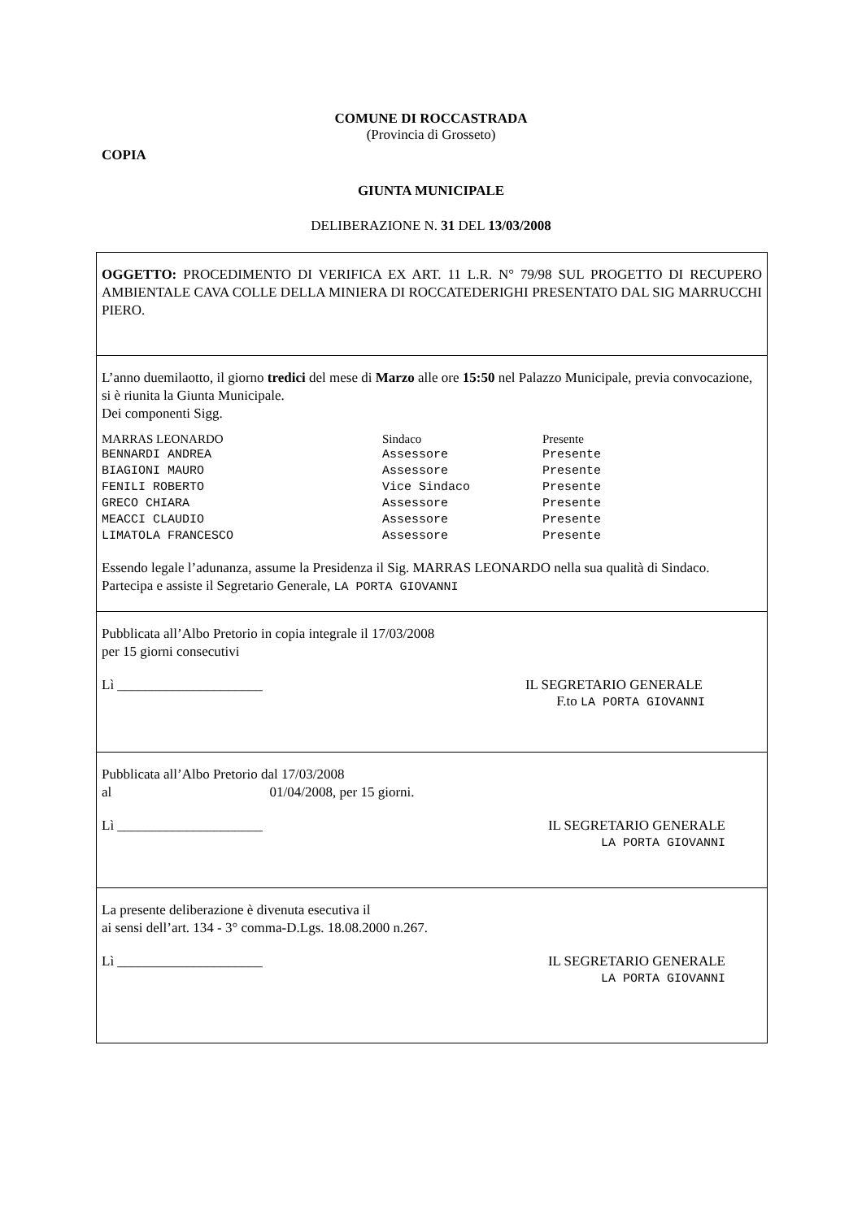COMUNE DI ROCCASTRADA
(Provincia di Grosseto)
COPIA
GIUNTA MUNICIPALE
DELIBERAZIONE N. 31 DEL 13/03/2008
OGGETTO: PROCEDIMENTO DI VERIFICA EX ART. 11 L.R. N° 79/98 SUL PROGETTO DI RECUPERO AMBIENTALE CAVA COLLE DELLA MINIERA DI ROCCATEDERIGHI PRESENTATO DAL SIG MARRUCCHI PIERO.
L’anno duemilaotto, il giorno tredici del mese di Marzo alle ore 15:50 nel Palazzo Municipale, previa convocazione, si è riunita la Giunta Municipale.
Dei componenti Sigg.
| MARRAS LEONARDO | Sindaco | Presente |
| BENNARDI ANDREA | Assessore | Presente |
| BIAGIONI MAURO | Assessore | Presente |
| FENILI ROBERTO | Vice Sindaco | Presente |
| GRECO CHIARA | Assessore | Presente |
| MEACCI CLAUDIO | Assessore | Presente |
| LIMATOLA FRANCESCO | Assessore | Presente |
Essendo legale l’adunanza, assume la Presidenza il Sig. MARRAS LEONARDO nella sua qualità di Sindaco.
Partecipa e assiste il Segretario Generale, LA PORTA GIOVANNI
Pubblicata all’Albo Pretorio in copia integrale il 17/03/2008
per 15 giorni consecutivi
Lì _____________________ IL SEGRETARIO GENERALE
F.to LA PORTA GIOVANNI
Pubblicata all’Albo Pretorio dal 17/03/2008
al 01/04/2008, per 15 giorni.
Lì _____________________ IL SEGRETARIO GENERALE
LA PORTA GIOVANNI
La presente deliberazione è divenuta esecutiva il
ai sensi dell’art. 134 - 3° comma-D.Lgs. 18.08.2000 n.267.
Lì _____________________ IL SEGRETARIO GENERALE
LA PORTA GIOVANNI